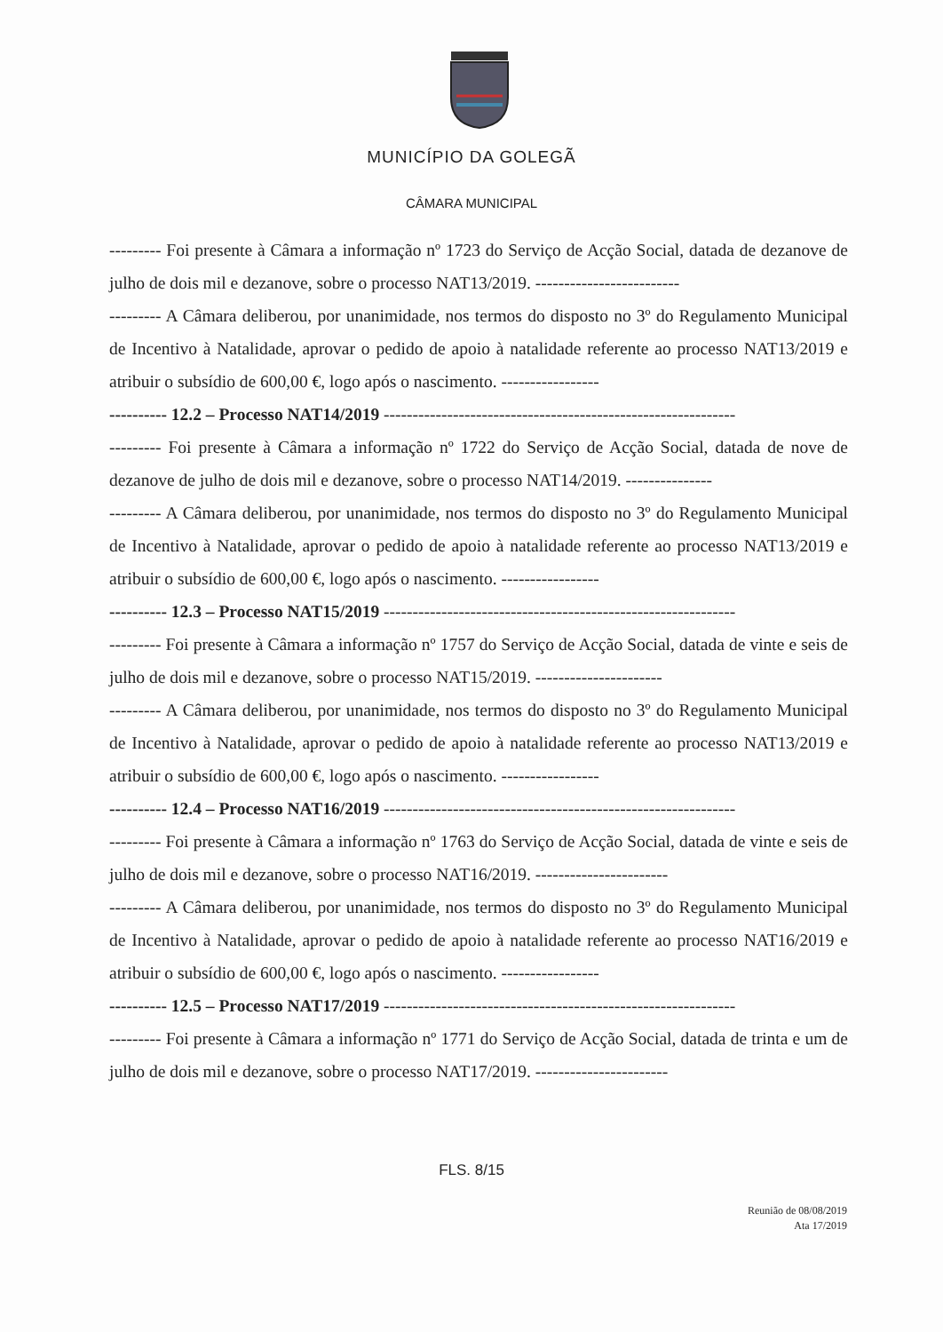MUNICÍPIO DA GOLEGÃ
CÂMARA MUNICIPAL
--------- Foi presente à Câmara a informação nº 1723 do Serviço de Acção Social, datada de dezanove de julho de dois mil e dezanove, sobre o processo NAT13/2019. -------------------------
--------- A Câmara deliberou, por unanimidade, nos termos do disposto no 3º do Regulamento Municipal de Incentivo à Natalidade, aprovar o pedido de apoio à natalidade referente ao processo NAT13/2019 e atribuir o subsídio de 600,00 €, logo após o nascimento. -----------------
---------- 12.2 – Processo NAT14/2019 -------------------------------------------------------------
--------- Foi presente à Câmara a informação nº 1722 do Serviço de Acção Social, datada de nove de dezanove de julho de dois mil e dezanove, sobre o processo NAT14/2019. ---------------
--------- A Câmara deliberou, por unanimidade, nos termos do disposto no 3º do Regulamento Municipal de Incentivo à Natalidade, aprovar o pedido de apoio à natalidade referente ao processo NAT13/2019 e atribuir o subsídio de 600,00 €, logo após o nascimento. -----------------
---------- 12.3 – Processo NAT15/2019 -------------------------------------------------------------
--------- Foi presente à Câmara a informação nº 1757 do Serviço de Acção Social, datada de vinte e seis de julho de dois mil e dezanove, sobre o processo NAT15/2019. ----------------------
--------- A Câmara deliberou, por unanimidade, nos termos do disposto no 3º do Regulamento Municipal de Incentivo à Natalidade, aprovar o pedido de apoio à natalidade referente ao processo NAT13/2019 e atribuir o subsídio de 600,00 €, logo após o nascimento. -----------------
---------- 12.4 – Processo NAT16/2019 -------------------------------------------------------------
--------- Foi presente à Câmara a informação nº 1763 do Serviço de Acção Social, datada de vinte e seis de julho de dois mil e dezanove, sobre o processo NAT16/2019. -----------------------
--------- A Câmara deliberou, por unanimidade, nos termos do disposto no 3º do Regulamento Municipal de Incentivo à Natalidade, aprovar o pedido de apoio à natalidade referente ao processo NAT16/2019 e atribuir o subsídio de 600,00 €, logo após o nascimento. -----------------
---------- 12.5 – Processo NAT17/2019 -------------------------------------------------------------
--------- Foi presente à Câmara a informação nº 1771 do Serviço de Acção Social, datada de trinta e um de julho de dois mil e dezanove, sobre o processo NAT17/2019. -----------------------
FLS. 8/15
Reunião de 08/08/2019
Ata 17/2019